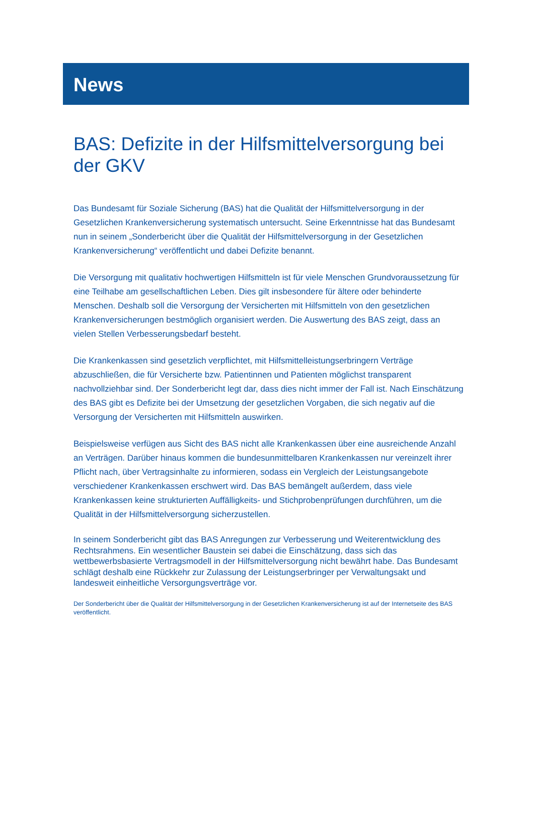News
BAS: Defizite in der Hilfsmittelversorgung bei der GKV
Das Bundesamt für Soziale Sicherung (BAS) hat die Qualität der Hilfsmittelversorgung in der Gesetzlichen Krankenversicherung systematisch untersucht. Seine Erkenntnisse hat das Bundesamt nun in seinem „Sonderbericht über die Qualität der Hilfsmittelversorgung in der Gesetzlichen Krankenversicherung“ veröffentlicht und dabei Defizite benannt.
Die Versorgung mit qualitativ hochwertigen Hilfsmitteln ist für viele Menschen Grundvoraussetzung für eine Teilhabe am gesellschaftlichen Leben. Dies gilt insbesondere für ältere oder behinderte Menschen. Deshalb soll die Versorgung der Versicherten mit Hilfsmitteln von den gesetzlichen Krankenversicherungen bestmöglich organisiert werden. Die Auswertung des BAS zeigt, dass an vielen Stellen Verbesserungsbedarf besteht.
Die Krankenkassen sind gesetzlich verpflichtet, mit Hilfsmittelleistungserbringern Verträge abzuschließen, die für Versicherte bzw. Patientinnen und Patienten möglichst transparent nachvollziehbar sind. Der Sonderbericht legt dar, dass dies nicht immer der Fall ist. Nach Einschätzung des BAS gibt es Defizite bei der Umsetzung der gesetzlichen Vorgaben, die sich negativ auf die Versorgung der Versicherten mit Hilfsmitteln auswirken.
Beispielsweise verfügen aus Sicht des BAS nicht alle Krankenkassen über eine ausreichende Anzahl an Verträgen. Darüber hinaus kommen die bundesunmittelbaren Krankenkassen nur vereinzelt ihrer Pflicht nach, über Vertragsinhalte zu informieren, sodass ein Vergleich der Leistungsangebote verschiedener Krankenkassen erschwert wird. Das BAS bemängelt außerdem, dass viele Krankenkassen keine strukturierten Auffälligkeits- und Stichprobenprüfungen durchführen, um die Qualität in der Hilfsmittelversorgung sicherzustellen.
In seinem Sonderbericht gibt das BAS Anregungen zur Verbesserung und Weiterentwicklung des Rechtsrahmens. Ein wesentlicher Baustein sei dabei die Einschätzung, dass sich das wettbewerbsbasierte Vertragsmodell in der Hilfsmittelversorgung nicht bewährt habe. Das Bundesamt schlägt deshalb eine Rückkehr zur Zulassung der Leistungserbringer per Verwaltungsakt und landesweit einheitliche Versorgungsverträge vor.
Der Sonderbericht über die Qualität der Hilfsmittelversorgung in der Gesetzlichen Krankenversicherung ist auf der Internetseite des BAS veröffentlicht.